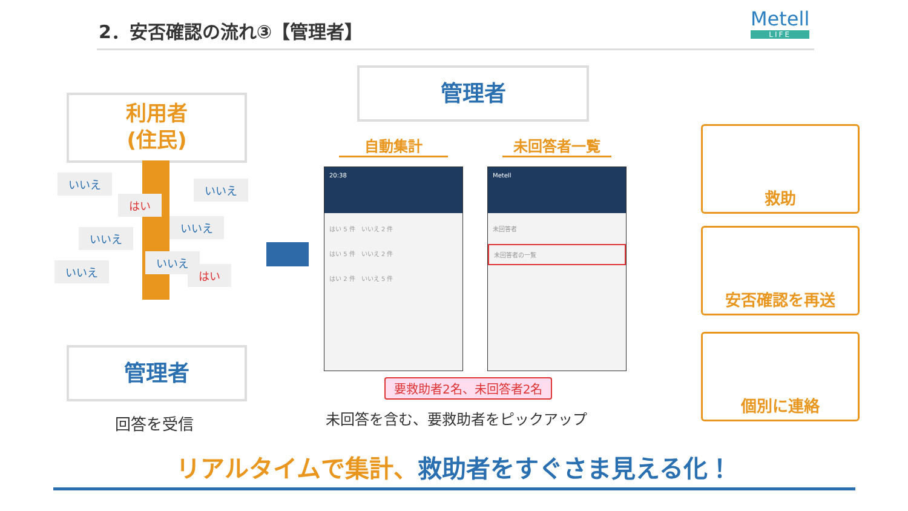2．安否確認の流れ③【管理者】 Metell
LIFE
利用者
(住民)
いいえ いいえ
はい
いいえ
いいえ
いいえ
いいえ
はい
管理者
回答を受信
管理者
自動集計 未回答者一覧
20:38
はい 5 件　いいえ 2 件
はい 5 件　いいえ 2 件
はい 2 件　いいえ 5 件
Metell
未回答者
未回答者の一覧
要救助者2名、未回答者2名
未回答を含む、要救助者をピックアップ
救助
安否確認を再送
個別に連絡
リアルタイムで集計、救助者をすぐさま見える化！